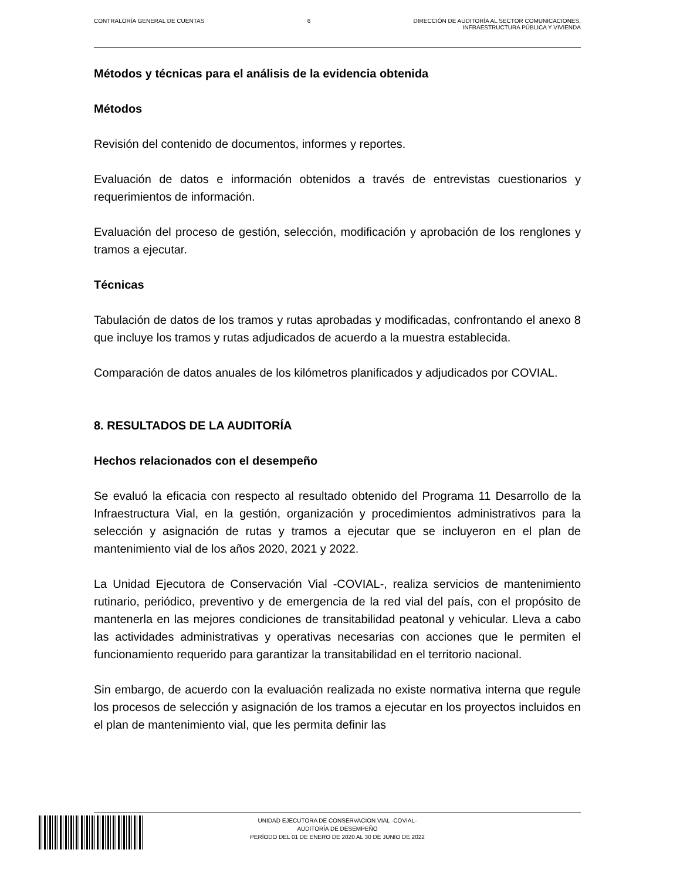CONTRALORÍA GENERAL DE CUENTAS 6 DIRECCIÓN DE AUDITORÍA AL SECTOR COMUNICACIONES,
INFRAESTRUCTURA PÚBLICA Y VIVIENDA
Métodos y técnicas para el análisis de la evidencia obtenida
Métodos
Revisión del contenido de documentos, informes y reportes.
Evaluación de datos e información obtenidos a través de entrevistas cuestionarios y requerimientos de información.
Evaluación del proceso de gestión, selección, modificación y aprobación de los renglones y tramos a ejecutar.
Técnicas
Tabulación de datos de los tramos y rutas aprobadas y modificadas, confrontando el anexo 8 que incluye los tramos y rutas adjudicados de acuerdo a la muestra establecida.
Comparación de datos anuales de los kilómetros planificados y adjudicados por COVIAL.
8. RESULTADOS DE LA AUDITORÍA
Hechos relacionados con el desempeño
Se evaluó la eficacia con respecto al resultado obtenido del Programa 11 Desarrollo de la Infraestructura Vial, en la gestión, organización y procedimientos administrativos para la selección y asignación de rutas y tramos a ejecutar que se incluyeron en el plan de mantenimiento vial de los años 2020, 2021 y 2022.
La Unidad Ejecutora de Conservación Vial -COVIAL-, realiza servicios de mantenimiento rutinario, periódico, preventivo y de emergencia de la red vial del país, con el propósito de mantenerla en las mejores condiciones de transitabilidad peatonal y vehicular. Lleva a cabo las actividades administrativas y operativas necesarias con acciones que le permiten el funcionamiento requerido para garantizar la transitabilidad en el territorio nacional.
Sin embargo, de acuerdo con la evaluación realizada no existe normativa interna que regule los procesos de selección y asignación de los tramos a ejecutar en los proyectos incluidos en el plan de mantenimiento vial, que les permita definir las
UNIDAD EJECUTORA DE CONSERVACION VIAL -COVIAL-
AUDITORÍA DE DESEMPEÑO
PERÍODO DEL 01 DE ENERO DE 2020 AL 30 DE JUNIO DE 2022